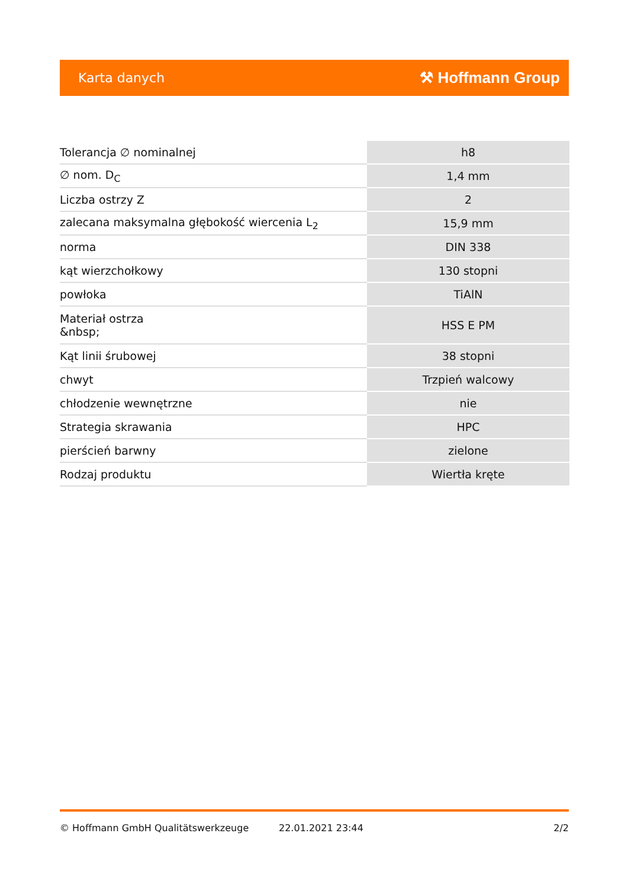Karta danych ⚒ Hoffmann Group
| Tolerancja ∅ nominalnej | h8 |
| ∅ nom. D<sub>C</sub> | 1,4 mm |
| Liczba ostrzy Z | 2 |
| zalecana maksymalna głębokość wiercenia L<sub>2</sub> | 15,9 mm |
| norma | DIN 338 |
| kąt wierzchołkowy | 130 stopni |
| powłoka | TiAlN |
| Materiał ostrza &nbsp; | HSS E PM |
| Kąt linii śrubowej | 38 stopni |
| chwyt | Trzpień walcowy |
| chłodzenie wewnętrzne | nie |
| Strategia skrawania | HPC |
| pierścień barwny | zielone |
| Rodzaj produktu | Wiertła kręte |
© Hoffmann GmbH Qualitätswerkzeuge 22.01.2021 23:44 2/2